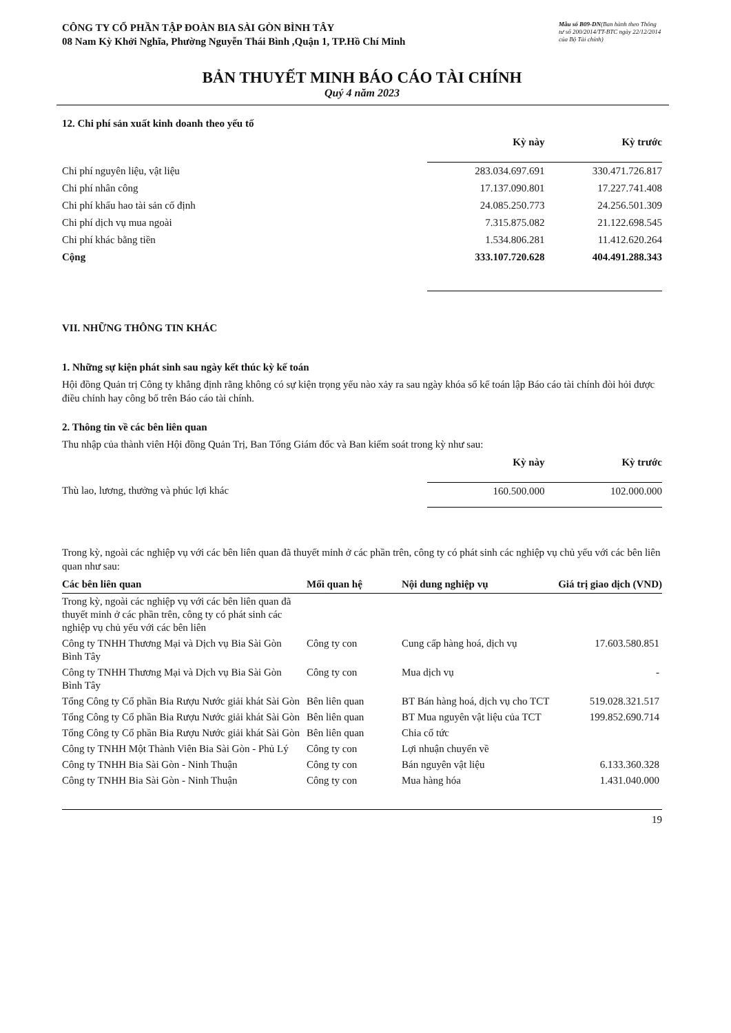CÔNG TY CỔ PHẦN TẬP ĐOÀN BIA SÀI GÒN BÌNH TÂY
08 Nam Kỳ Khởi Nghĩa, Phường Nguyễn Thái Bình ,Quận 1, TP.Hồ Chí Minh
Mẫu số B09-DN(Ban hành theo Thông tư số 200/2014/TT-BTC ngày 22/12/2014 của Bộ Tài chính)
BẢN THUYẾT MINH BÁO CÁO TÀI CHÍNH
Quý 4 năm 2023
12. Chi phí sản xuất kinh doanh theo yếu tố
| | Kỳ này | Kỳ trước |
| --- | --- | --- |
| Chi phí nguyên liệu, vật liệu | 283.034.697.691 | 330.471.726.817 |
| Chi phí nhân công | 17.137.090.801 | 17.227.741.408 |
| Chi phí khấu hao tài sản cố định | 24.085.250.773 | 24.256.501.309 |
| Chi phí dịch vụ mua ngoài | 7.315.875.082 | 21.122.698.545 |
| Chi phí khác bằng tiền | 1.534.806.281 | 11.412.620.264 |
| Cộng | 333.107.720.628 | 404.491.288.343 |
VII. NHỮNG THÔNG TIN KHÁC
1. Những sự kiện phát sinh sau ngày kết thúc kỳ kế toán
Hội đồng Quản trị Công ty khẳng định rằng không có sự kiện trọng yếu nào xảy ra sau ngày khóa sổ kế toán lập Báo cáo tài chính đòi hỏi được điều chỉnh hay công bố trên Báo cáo tài chính.
2. Thông tin về các bên liên quan
Thu nhập của thành viên Hội đồng Quản Trị, Ban Tổng Giám đốc và Ban kiểm soát trong kỳ như sau:
| | Kỳ này | Kỳ trước |
| --- | --- | --- |
| Thù lao, lương, thưởng và phúc lợi khác | 160.500.000 | 102.000.000 |
Trong kỳ, ngoài các nghiệp vụ với các bên liên quan đã thuyết minh ở các phần trên, công ty có phát sinh các nghiệp vụ chủ yếu với các bên liên quan như sau:
| Các bên liên quan | Mối quan hệ | Nội dung nghiệp vụ | Giá trị giao dịch (VND) |
| --- | --- | --- | --- |
| Trong kỳ, ngoài các nghiệp vụ với các bên liên quan đã thuyết minh ở các phần trên, công ty có phát sinh các nghiệp vụ chủ yếu với các bên liên | | | |
| Công ty TNHH Thương Mại và Dịch vụ Bia Sài Gòn Bình Tây | Công ty con | Cung cấp hàng hoá, dịch vụ | 17.603.580.851 |
| Công ty TNHH Thương Mại và Dịch vụ Bia Sài Gòn Bình Tây | Công ty con | Mua dịch vụ | - |
| Tổng Công ty Cổ phần Bia Rượu Nước giải khát Sài Gòn | Bên liên quan | BT Bán hàng hoá, dịch vụ cho TCT | 519.028.321.517 |
| Tổng Công ty Cổ phần Bia Rượu Nước giải khát Sài Gòn | Bên liên quan | BT Mua nguyên vật liệu của TCT | 199.852.690.714 |
| Tổng Công ty Cổ phần Bia Rượu Nước giải khát Sài Gòn | Bên liên quan | Chia cổ tức | |
| Công ty TNHH Một Thành Viên Bia Sài Gòn - Phủ Lý | Công ty con | Lợi nhuận chuyển về | |
| Công ty TNHH Bia Sài Gòn - Ninh Thuận | Công ty con | Bán nguyên vật liệu | 6.133.360.328 |
| Công ty TNHH Bia Sài Gòn - Ninh Thuận | Công ty con | Mua hàng hóa | 1.431.040.000 |
19